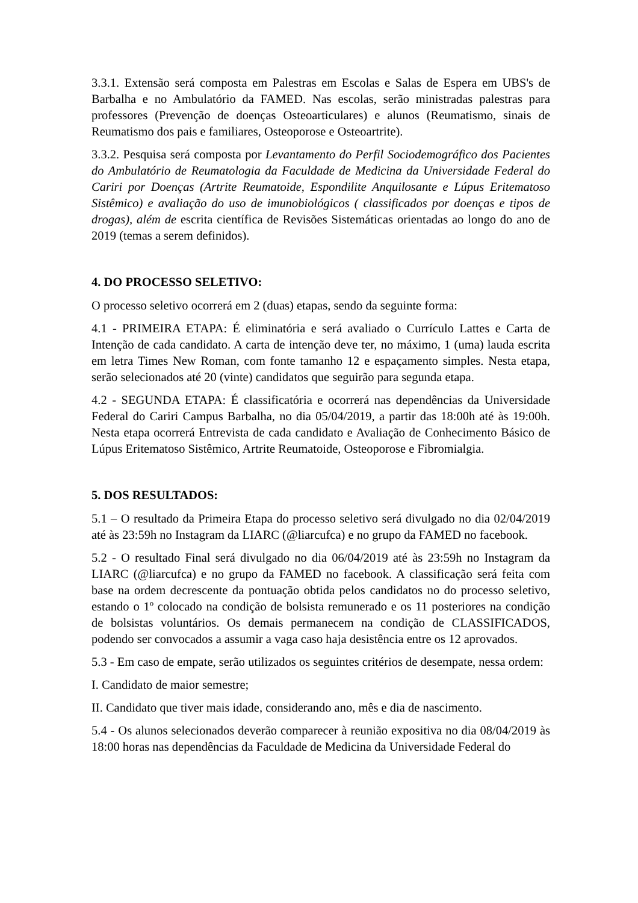3.3.1. Extensão será composta em Palestras em Escolas e Salas de Espera em UBS's de Barbalha e no Ambulatório da FAMED. Nas escolas, serão ministradas palestras para professores (Prevenção de doenças Osteoarticulares) e alunos (Reumatismo, sinais de Reumatismo dos pais e familiares, Osteoporose e Osteoartrite).
3.3.2. Pesquisa será composta por Levantamento do Perfil Sociodemográfico dos Pacientes do Ambulatório de Reumatologia da Faculdade de Medicina da Universidade Federal do Cariri por Doenças (Artrite Reumatoide, Espondilite Anquilosante e Lúpus Eritematoso Sistêmico) e avaliação do uso de imunobiológicos ( classificados por doenças e tipos de drogas), além de escrita científica de Revisões Sistemáticas orientadas ao longo do ano de 2019 (temas a serem definidos).
4. DO PROCESSO SELETIVO:
O processo seletivo ocorrerá em 2 (duas) etapas, sendo da seguinte forma:
4.1 - PRIMEIRA ETAPA: É eliminatória e será avaliado o Currículo Lattes e Carta de Intenção de cada candidato. A carta de intenção deve ter, no máximo, 1 (uma) lauda escrita em letra Times New Roman, com fonte tamanho 12 e espaçamento simples. Nesta etapa, serão selecionados até 20 (vinte) candidatos que seguirão para segunda etapa.
4.2 - SEGUNDA ETAPA: É classificatória e ocorrerá nas dependências da Universidade Federal do Cariri Campus Barbalha, no dia 05/04/2019, a partir das 18:00h até às 19:00h. Nesta etapa ocorrerá Entrevista de cada candidato e Avaliação de Conhecimento Básico de Lúpus Eritematoso Sistêmico, Artrite Reumatoide, Osteoporose e Fibromialgia.
5. DOS RESULTADOS:
5.1 – O resultado da Primeira Etapa do processo seletivo será divulgado no dia 02/04/2019 até às 23:59h no Instagram da LIARC (@liarcufca) e no grupo da FAMED no facebook.
5.2 - O resultado Final será divulgado no dia 06/04/2019 até às 23:59h no Instagram da LIARC (@liarcufca) e no grupo da FAMED no facebook. A classificação será feita com base na ordem decrescente da pontuação obtida pelos candidatos no do processo seletivo, estando o 1º colocado na condição de bolsista remunerado e os 11 posteriores na condição de bolsistas voluntários. Os demais permanecem na condição de CLASSIFICADOS, podendo ser convocados a assumir a vaga caso haja desistência entre os 12 aprovados.
5.3 - Em caso de empate, serão utilizados os seguintes critérios de desempate, nessa ordem:
I. Candidato de maior semestre;
II. Candidato que tiver mais idade, considerando ano, mês e dia de nascimento.
5.4 - Os alunos selecionados deverão comparecer à reunião expositiva no dia 08/04/2019 às 18:00 horas nas dependências da Faculdade de Medicina da Universidade Federal do